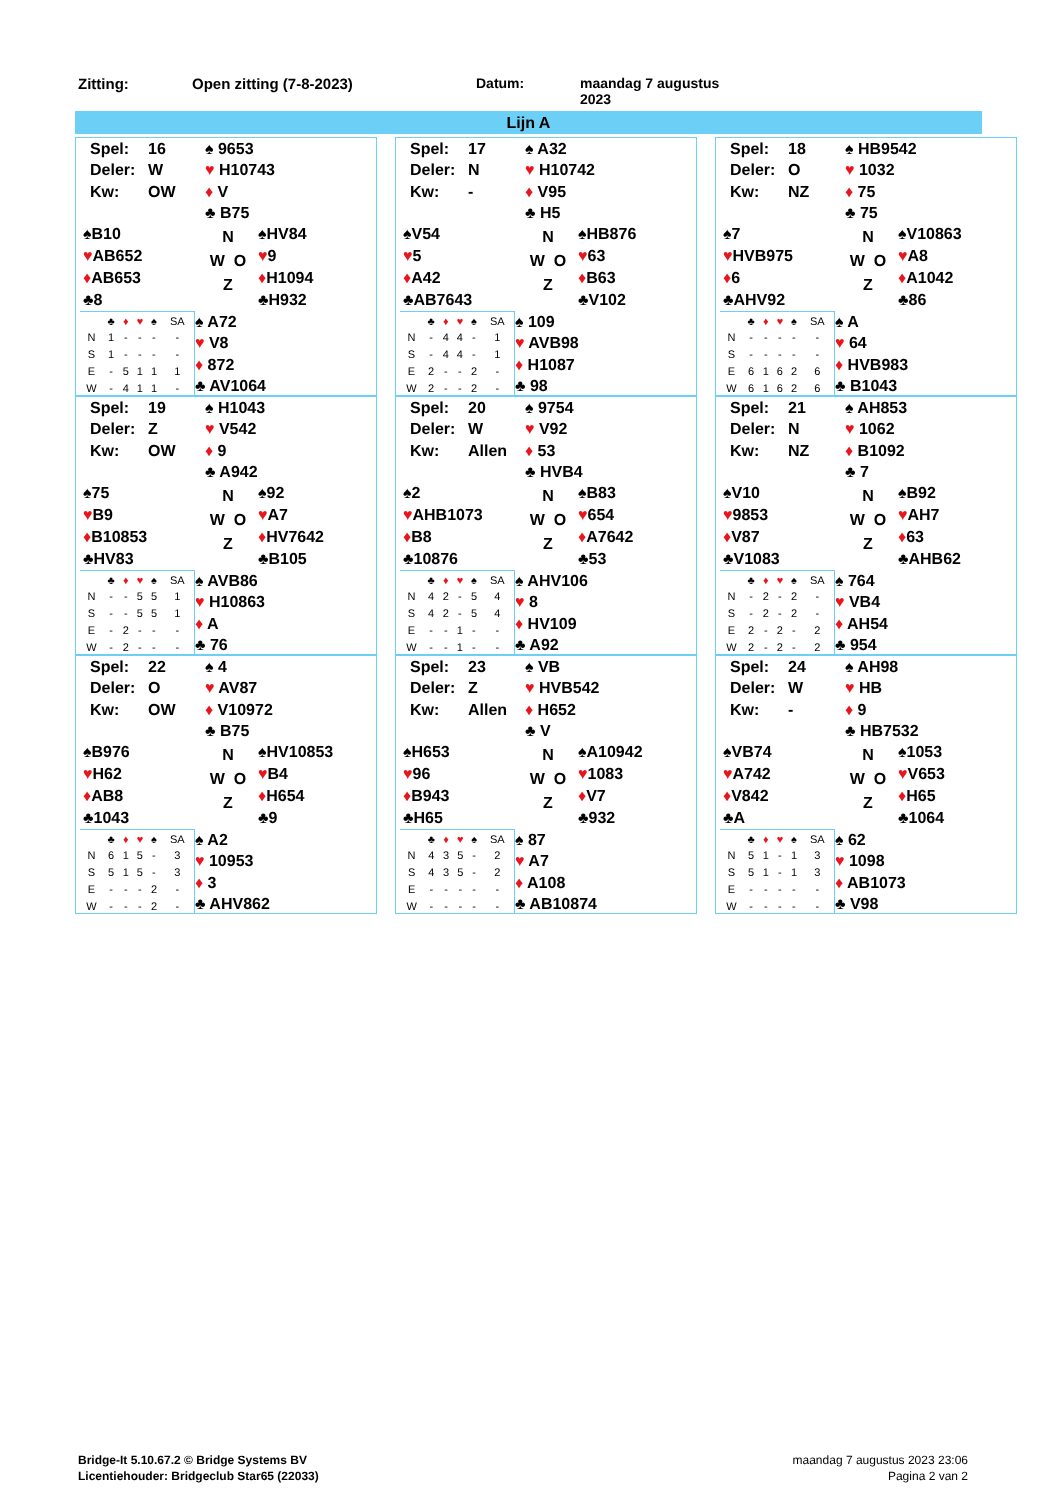Zitting: Open zitting (7-8-2023) Datum: maandag 7 augustus
2023
Lijn A
Spel: 16
Deler: W
Kw: OW
♠ 9653
♥ H10743
♦ V
♣ B75
♠B10
♥AB652
♦AB653
♣8
N
W O
Z
♠HV84
♥9
♦H1094
♣H932
| | ♣ | ♦ | ♥ | ♠ | SA |
| --- | --- | --- | --- | --- | --- |
| N | 1 | - | - | - | - |
| S | 1 | - | - | - | - |
| E | - | 5 | 1 | 1 | 1 |
| W | - | 4 | 1 | 1 | - |
♠ A72
♥ V8
♦ 872
♣ AV1064
Spel: 17
Deler: N
Kw: -
♠ A32
♥ H10742
♦ V95
♣ H5
♠V54
♥5
♦A42
♣AB7643
N
W O
Z
♠HB876
♥63
♦B63
♣V102
| | ♣ | ♦ | ♥ | ♠ | SA |
| --- | --- | --- | --- | --- | --- |
| N | - | 4 | 4 | - | 1 |
| S | - | 4 | 4 | - | 1 |
| E | 2 | - | - | 2 | - |
| W | 2 | - | - | 2 | - |
♠ 109
♥ AVB98
♦ H1087
♣ 98
Spel: 18
Deler: O
Kw: NZ
♠ HB9542
♥ 1032
♦ 75
♣ 75
♠7
♥HVB975
♦6
♣AHV92
N
W O
Z
♠V10863
♥A8
♦A1042
♣86
| | ♣ | ♦ | ♥ | ♠ | SA |
| --- | --- | --- | --- | --- | --- |
| N | - | - | - | - | - |
| S | - | - | - | - | - |
| E | 6 | 1 | 6 | 2 | 6 |
| W | 6 | 1 | 6 | 2 | 6 |
♠ A
♥ 64
♦ HVB983
♣ B1043
Spel: 19
Deler: Z
Kw: OW
♠ H1043
♥ V542
♦ 9
♣ A942
♠75
♥B9
♦B10853
♣HV83
N
W O
Z
♠92
♥A7
♦HV7642
♣B105
| | ♣ | ♦ | ♥ | ♠ | SA |
| --- | --- | --- | --- | --- | --- |
| N | - | - | 5 | 5 | 1 |
| S | - | - | 5 | 5 | 1 |
| E | - | 2 | - | - | - |
| W | - | 2 | - | - | - |
♠ AVB86
♥ H10863
♦ A
♣ 76
Spel: 20
Deler: W
Kw: Allen
♠ 9754
♥ V92
♦ 53
♣ HVB4
♠2
♥AHB1073
♦B8
♣10876
N
W O
Z
♠B83
♥654
♦A7642
♣53
| | ♣ | ♦ | ♥ | ♠ | SA |
| --- | --- | --- | --- | --- | --- |
| N | 4 | 2 | - | 5 | 4 |
| S | 4 | 2 | - | 5 | 4 |
| E | - | - | 1 | - | - |
| W | - | - | 1 | - | - |
♠ AHV106
♥ 8
♦ HV109
♣ A92
Spel: 21
Deler: N
Kw: NZ
♠ AH853
♥ 1062
♦ B1092
♣ 7
♠V10
♥9853
♦V87
♣V1083
N
W O
Z
♠B92
♥AH7
♦63
♣AHB62
| | ♣ | ♦ | ♥ | ♠ | SA |
| --- | --- | --- | --- | --- | --- |
| N | - | 2 | - | 2 | - |
| S | - | 2 | - | 2 | - |
| E | 2 | - | 2 | - | 2 |
| W | 2 | - | 2 | - | 2 |
♠ 764
♥ VB4
♦ AH54
♣ 954
Spel: 22
Deler: O
Kw: OW
♠ 4
♥ AV87
♦ V10972
♣ B75
♠B976
♥H62
♦AB8
♣1043
N
W O
Z
♠HV10853
♥B4
♦H654
♣9
| | ♣ | ♦ | ♥ | ♠ | SA |
| --- | --- | --- | --- | --- | --- |
| N | 6 | 1 | 5 | - | 3 |
| S | 5 | 1 | 5 | - | 3 |
| E | - | - | - | 2 | - |
| W | - | - | - | 2 | - |
♠ A2
♥ 10953
♦ 3
♣ AHV862
Spel: 23
Deler: Z
Kw: Allen
♠ VB
♥ HVB542
♦ H652
♣ V
♠H653
♥96
♦B943
♣H65
N
W O
Z
♠A10942
♥1083
♦V7
♣932
| | ♣ | ♦ | ♥ | ♠ | SA |
| --- | --- | --- | --- | --- | --- |
| N | 4 | 3 | 5 | - | 2 |
| S | 4 | 3 | 5 | - | 2 |
| E | - | - | - | - | - |
| W | - | - | - | - | - |
♠ 87
♥ A7
♦ A108
♣ AB10874
Spel: 24
Deler: W
Kw: -
♠ AH98
♥ HB
♦ 9
♣ HB7532
♠VB74
♥A742
♦V842
♣A
N
W O
Z
♠1053
♥V653
♦H65
♣1064
| | ♣ | ♦ | ♥ | ♠ | SA |
| --- | --- | --- | --- | --- | --- |
| N | 5 | 1 | - | 1 | 3 |
| S | 5 | 1 | - | 1 | 3 |
| E | - | - | - | - | - |
| W | - | - | - | - | - |
♠ 62
♥ 1098
♦ AB1073
♣ V98
Bridge-It 5.10.67.2 © Bridge Systems BV
Licentiehouder: Bridgeclub Star65 (22033)
maandag 7 augustus 2023 23:06
Pagina 2 van 2